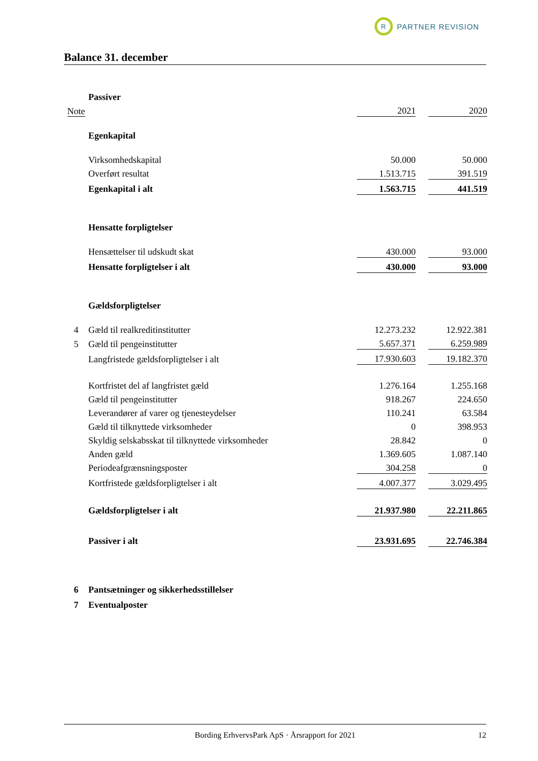R
PARTNER REVISION
Balance 31. december
| | Passiver | | | |
| Note | | 2021 | | 2020 |
| | Egenkapital | | | |
| | Virksomhedskapital | 50.000 | | 50.000 |
| | Overført resultat | 1.513.715 | | 391.519 |
| | Egenkapital i alt | 1.563.715 | | 441.519 |
| | Hensatte forpligtelser | | | |
| | Hensættelser til udskudt skat | 430.000 | | 93.000 |
| | Hensatte forpligtelser i alt | 430.000 | | 93.000 |
| | Gældsforpligtelser | | | |
| 4 | Gæld til realkreditinstitutter | 12.273.232 | | 12.922.381 |
| 5 | Gæld til pengeinstitutter | 5.657.371 | | 6.259.989 |
| | Langfristede gældsforpligtelser i alt | 17.930.603 | | 19.182.370 |
| | Kortfristet del af langfristet gæld | 1.276.164 | | 1.255.168 |
| | Gæld til pengeinstitutter | 918.267 | | 224.650 |
| | Leverandører af varer og tjenesteydelser | 110.241 | | 63.584 |
| | Gæld til tilknyttede virksomheder | 0 | | 398.953 |
| | Skyldig selskabsskat til tilknyttede virksomheder | 28.842 | | 0 |
| | Anden gæld | 1.369.605 | | 1.087.140 |
| | Periodeafgrænsningsposter | 304.258 | | 0 |
| | Kortfristede gældsforpligtelser i alt | 4.007.377 | | 3.029.495 |
| | Gældsforpligtelser i alt | 21.937.980 | | 22.211.865 |
| | Passiver i alt | 23.931.695 | | 22.746.384 |
| 6 | Pantsætninger og sikkerhedsstillelser | | | |
| 7 | Eventualposter | | | |
Bording ErhvervsPark ApS · Årsrapport for 2021 12